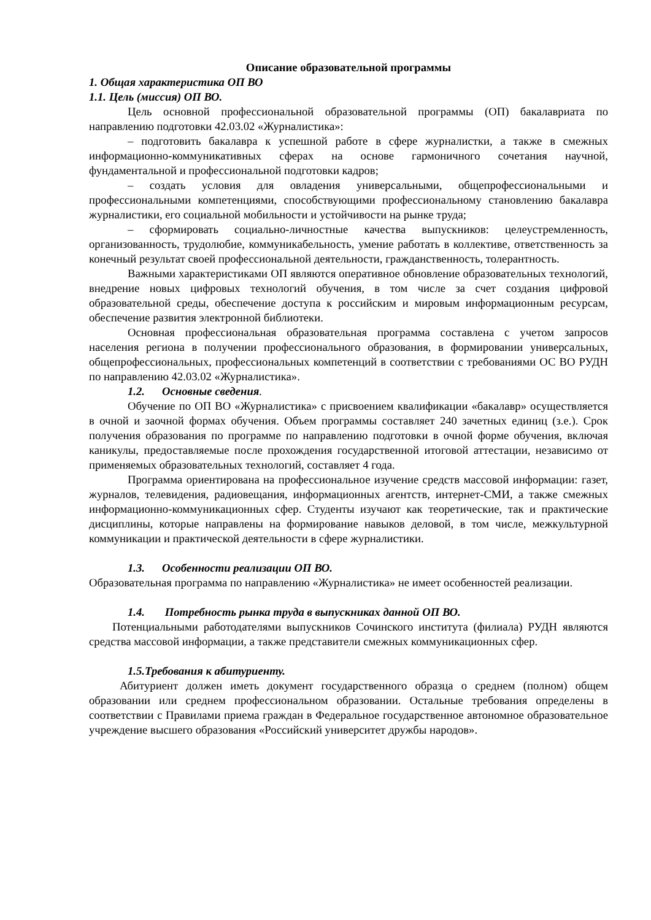Описание образовательной программы
1. Общая характеристика ОП ВО
1.1. Цель (миссия) ОП ВО.
Цель основной профессиональной образовательной программы (ОП) бакалавриата по направлению подготовки 42.03.02 «Журналистика»:
– подготовить бакалавра к успешной работе в сфере журналистки, а также в смежных информационно-коммуникативных сферах на основе гармоничного сочетания научной, фундаментальной и профессиональной подготовки кадров;
– создать условия для овладения универсальными, общепрофессиональными и профессиональными компетенциями, способствующими профессиональному становлению бакалавра журналистики, его социальной мобильности и устойчивости на рынке труда;
– сформировать социально-личностные качества выпускников: целеустремленность, организованность, трудолюбие, коммуникабельность, умение работать в коллективе, ответственность за конечный результат своей профессиональной деятельности, гражданственность, толерантность.
Важными характеристиками ОП являются оперативное обновление образовательных технологий, внедрение новых цифровых технологий обучения, в том числе за счет создания цифровой образовательной среды, обеспечение доступа к российским и мировым информационным ресурсам, обеспечение развития электронной библиотеки.
Основная профессиональная образовательная программа составлена с учетом запросов населения региона в получении профессионального образования, в формировании универсальных, общепрофессиональных, профессиональных компетенций в соответствии с требованиями ОС ВО РУДН по направлению 42.03.02 «Журналистика».
1.2. Основные сведения.
Обучение по ОП ВО «Журналистика» с присвоением квалификации «бакалавр» осуществляется в очной и заочной формах обучения. Объем программы составляет 240 зачетных единиц (з.е.). Срок получения образования по программе по направлению подготовки в очной форме обучения, включая каникулы, предоставляемые после прохождения государственной итоговой аттестации, независимо от применяемых образовательных технологий, составляет 4 года.
Программа ориентирована на профессиональное изучение средств массовой информации: газет, журналов, телевидения, радиовещания, информационных агентств, интернет-СМИ, а также смежных информационно-коммуникационных сфер. Студенты изучают как теоретические, так и практические дисциплины, которые направлены на формирование навыков деловой, в том числе, межкультурной коммуникации и практической деятельности в сфере журналистики.
1.3. Особенности реализации ОП ВО.
Образовательная программа по направлению «Журналистика» не имеет особенностей реализации.
1.4. Потребность рынка труда в выпускниках данной ОП ВО.
Потенциальными работодателями выпускников Сочинского института (филиала) РУДН являются средства массовой информации, а также представители смежных коммуникационных сфер.
1.5.Требования к абитуриенту.
Абитуриент должен иметь документ государственного образца о среднем (полном) общем образовании или среднем профессиональном образовании. Остальные требования определены в соответствии с Правилами приема граждан в Федеральное государственное автономное образовательное учреждение высшего образования «Российский университет дружбы народов».